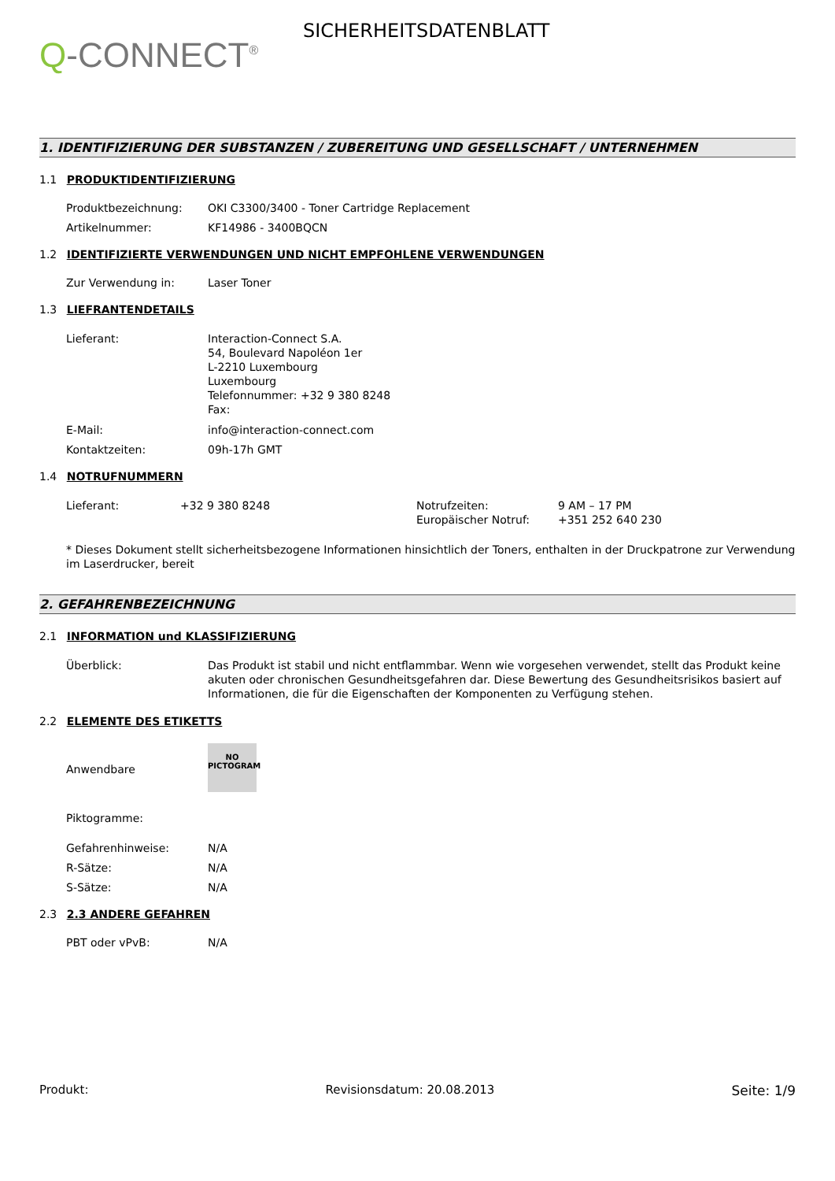Q-CONNECT<sup>®</sup>
SICHERHEITSDATENBLATT
1. IDENTIFIZIERUNG DER SUBSTANZEN / ZUBEREITUNG UND GESELLSCHAFT / UNTERNEHMEN
1.1 PRODUKTIDENTIFIZIERUNG
Produktbezeichnung: OKI C3300/3400 - Toner Cartridge Replacement
Artikelnummer: KF14986 - 3400BQCN
1.2 IDENTIFIZIERTE VERWENDUNGEN UND NICHT EMPFOHLENE VERWENDUNGEN
Zur Verwendung in: Laser Toner
1.3 LIEFRANTENDETAILS
Lieferant: Interaction-Connect S.A.
54, Boulevard Napoléon 1er
L-2210 Luxembourg
Luxembourg
Telefonnummer: +32 9 380 8248
Fax:
E-Mail: info@interaction-connect.com
Kontaktzeiten: 09h-17h GMT
1.4 NOTRUFNUMMERN
Lieferant: +32 9 380 8248 Notrufzeiten:
Europäischer Notruf:
9 AM – 17 PM
+351 252 640 230
* Dieses Dokument stellt sicherheitsbezogene Informationen hinsichtlich der Toners, enthalten in der Druckpatrone zur Verwendung im Laserdrucker, bereit
2. GEFAHRENBEZEICHNUNG
2.1 INFORMATION und KLASSIFIZIERUNG
Überblick: Das Produkt ist stabil und nicht entflammbar. Wenn wie vorgesehen verwendet, stellt das Produkt keine akuten oder chronischen Gesundheitsgefahren dar. Diese Bewertung des Gesundheitsrisikos basiert auf Informationen, die für die Eigenschaften der Komponenten zu Verfügung stehen.
2.2 ELEMENTE DES ETIKETTS
Anwendbare
NO
PICTOGRAM
Piktogramme:
Gefahrenhinweise: N/A
R-Sätze: N/A
S-Sätze: N/A
2.3 2.3 ANDERE GEFAHREN
PBT oder vPvB: N/A
Produkt: Revisionsdatum: 20.08.2013 Seite: 1/9